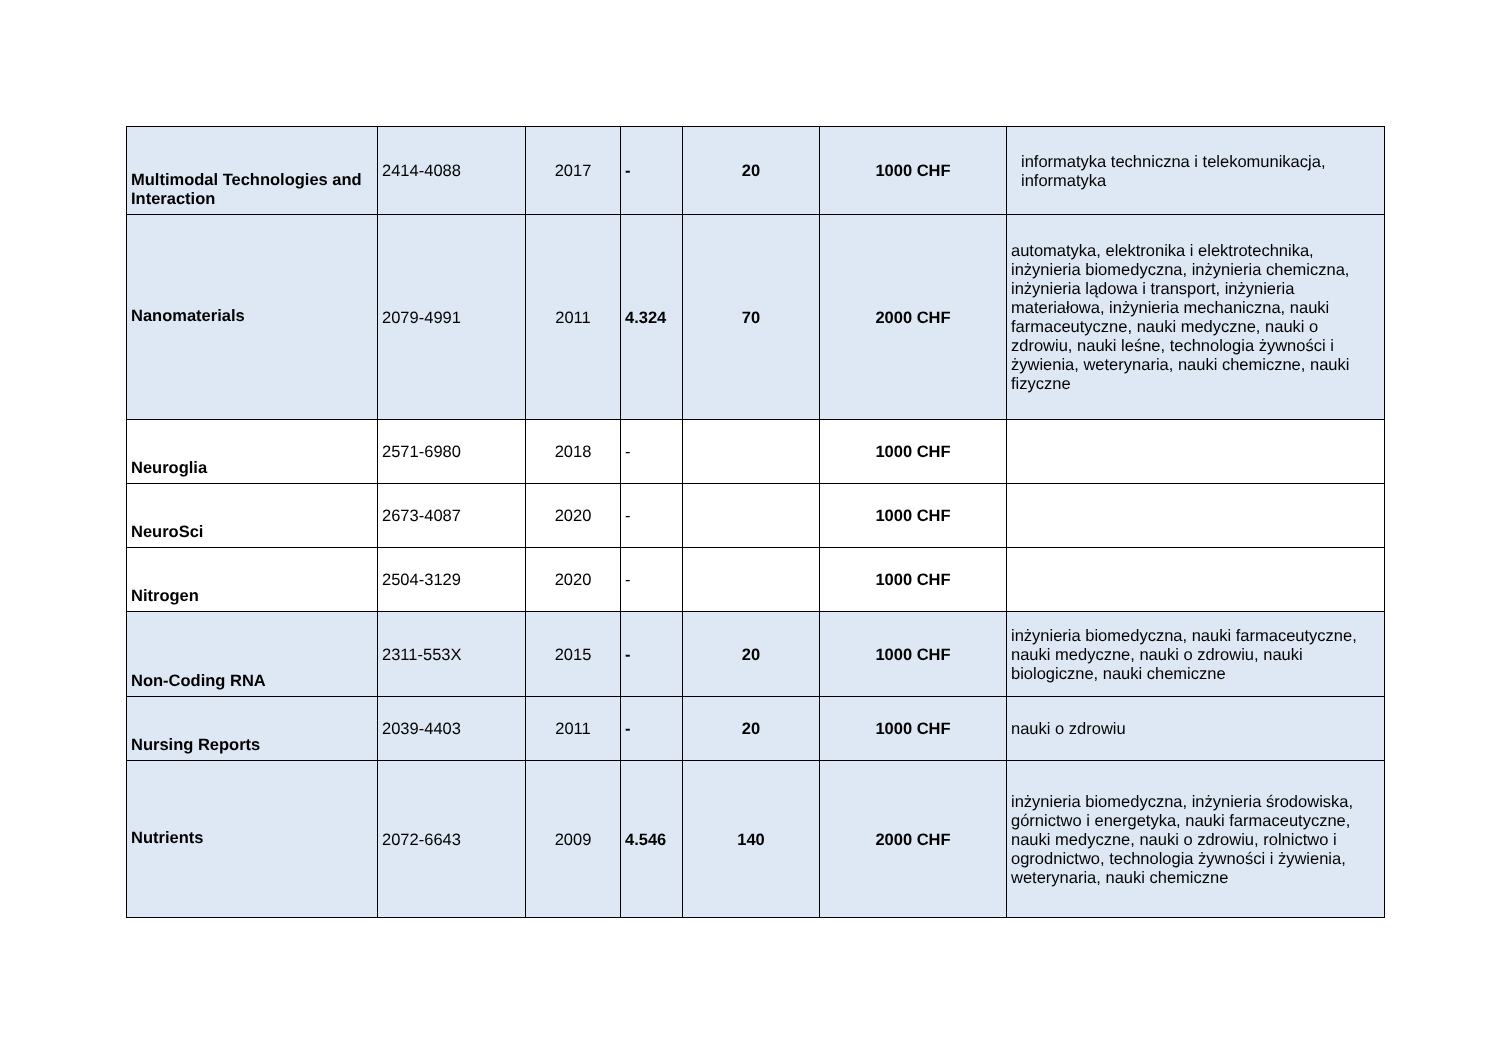| Multimodal Technologies and Interaction | 2414-4088 | 2017 | - | 20 | 1000 CHF | informatyka techniczna i telekomunikacja, informatyka |
| Nanomaterials | 2079-4991 | 2011 | 4.324 | 70 | 2000 CHF | automatyka, elektronika i elektrotechnika, inżynieria biomedyczna, inżynieria chemiczna, inżynieria lądowa i transport, inżynieria materiałowa, inżynieria mechaniczna, nauki farmaceutyczne, nauki medyczne, nauki o zdrowiu, nauki leśne, technologia żywności i żywienia, weterynaria, nauki chemiczne, nauki fizyczne |
| Neuroglia | 2571-6980 | 2018 | - | | 1000 CHF | |
| NeuroSci | 2673-4087 | 2020 | - | | 1000 CHF | |
| Nitrogen | 2504-3129 | 2020 | - | | 1000 CHF | |
| Non-Coding RNA | 2311-553X | 2015 | - | 20 | 1000 CHF | inżynieria biomedyczna, nauki farmaceutyczne, nauki medyczne, nauki o zdrowiu, nauki biologiczne, nauki chemiczne |
| Nursing Reports | 2039-4403 | 2011 | - | 20 | 1000 CHF | nauki o zdrowiu |
| Nutrients | 2072-6643 | 2009 | 4.546 | 140 | 2000 CHF | inżynieria biomedyczna, inżynieria środowiska, górnictwo i energetyka, nauki farmaceutyczne, nauki medyczne, nauki o zdrowiu, rolnictwo i ogrodnictwo, technologia żywności i żywienia, weterynaria, nauki chemiczne |